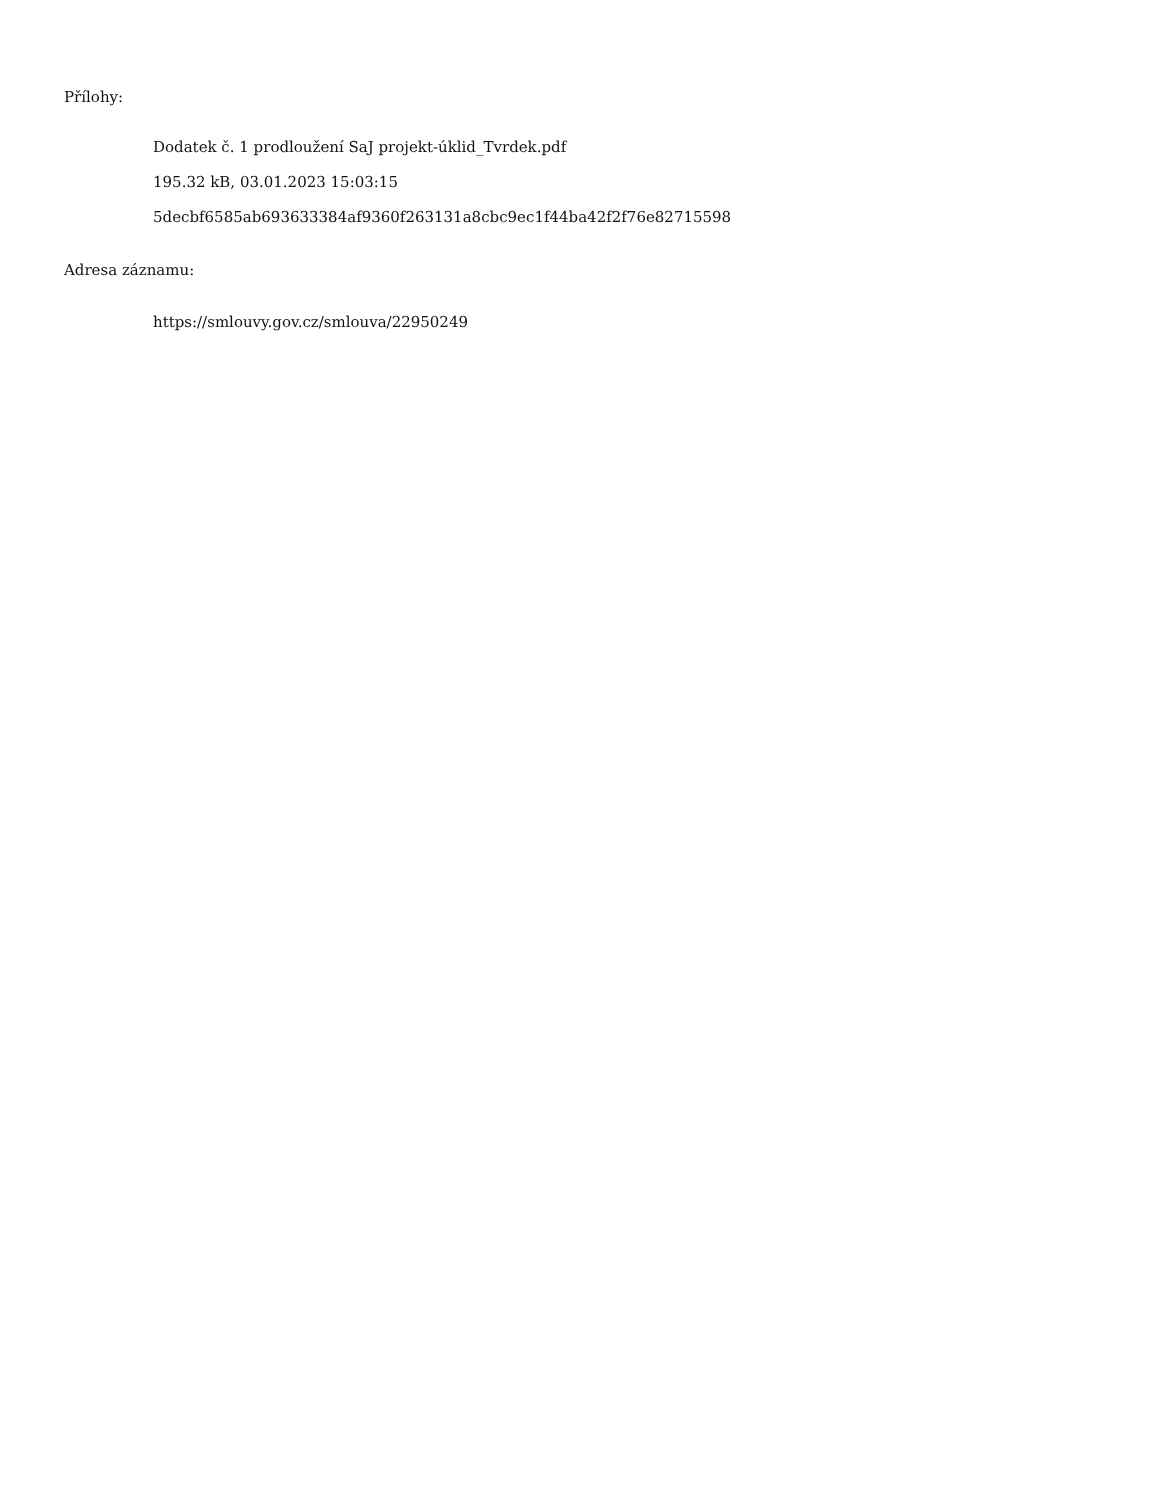Přílohy:
Dodatek č. 1 prodloužení SaJ projekt-úklid_Tvrdek.pdf
195.32 kB, 03.01.2023 15:03:15
5decbf6585ab693633384af9360f263131a8cbc9ec1f44ba42f2f76e82715598
Adresa záznamu:
https://smlouvy.gov.cz/smlouva/22950249